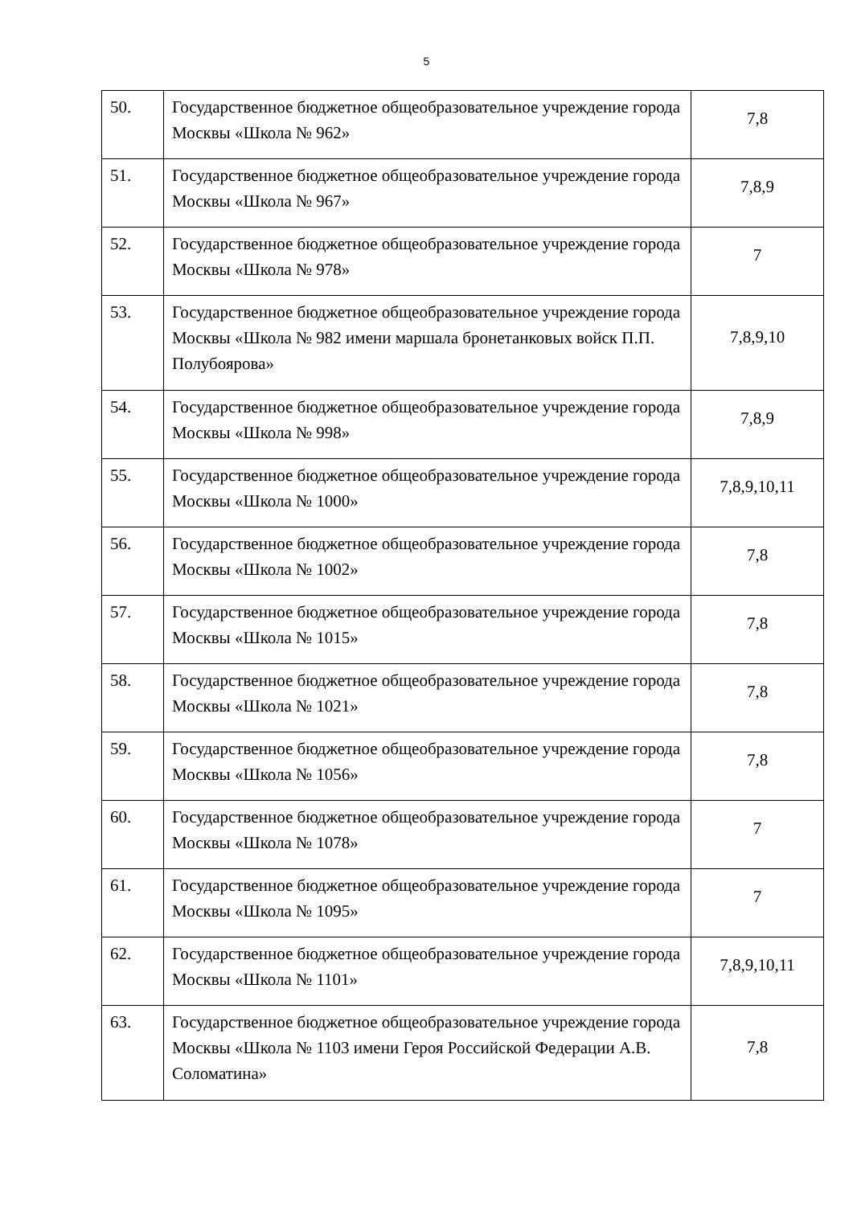5
| 50. | Государственное бюджетное общеобразовательное учреждение города Москвы «Школа № 962» | 7,8 |
| 51. | Государственное бюджетное общеобразовательное учреждение города Москвы «Школа № 967» | 7,8,9 |
| 52. | Государственное бюджетное общеобразовательное учреждение города Москвы «Школа № 978» | 7 |
| 53. | Государственное бюджетное общеобразовательное учреждение города Москвы «Школа № 982 имени маршала бронетанковых войск П.П. Полубоярова» | 7,8,9,10 |
| 54. | Государственное бюджетное общеобразовательное учреждение города Москвы «Школа № 998» | 7,8,9 |
| 55. | Государственное бюджетное общеобразовательное учреждение города Москвы «Школа № 1000» | 7,8,9,10,11 |
| 56. | Государственное бюджетное общеобразовательное учреждение города Москвы «Школа № 1002» | 7,8 |
| 57. | Государственное бюджетное общеобразовательное учреждение города Москвы «Школа № 1015» | 7,8 |
| 58. | Государственное бюджетное общеобразовательное учреждение города Москвы «Школа № 1021» | 7,8 |
| 59. | Государственное бюджетное общеобразовательное учреждение города Москвы «Школа № 1056» | 7,8 |
| 60. | Государственное бюджетное общеобразовательное учреждение города Москвы «Школа № 1078» | 7 |
| 61. | Государственное бюджетное общеобразовательное учреждение города Москвы «Школа № 1095» | 7 |
| 62. | Государственное бюджетное общеобразовательное учреждение города Москвы «Школа № 1101» | 7,8,9,10,11 |
| 63. | Государственное бюджетное общеобразовательное учреждение города Москвы «Школа № 1103 имени Героя Российской Федерации А.В. Соломатина» | 7,8 |